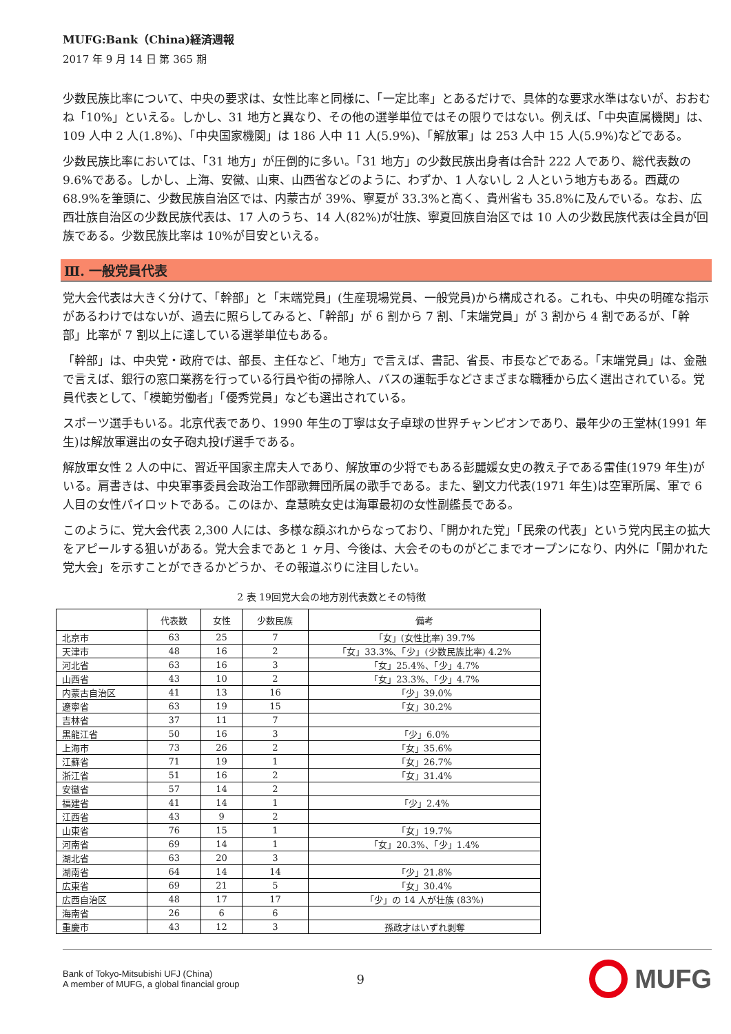MUFG:Bank（China)経済週報
2017 年 9 月 14 日 第 365 期
少数民族比率について、中央の要求は、女性比率と同様に、「一定比率」とあるだけで、具体的な要求水準はないが、おおむね「10%」といえる。しかし、31 地方と異なり、その他の選挙単位ではその限りではない。例えば、「中央直属機関」は、109 人中 2 人(1.8%)、「中央国家機関」は 186 人中 11 人(5.9%)、「解放軍」は 253 人中 15 人(5.9%)などである。
少数民族比率においては、「31 地方」が圧倒的に多い。「31 地方」の少数民族出身者は合計 222 人であり、総代表数の 9.6%である。しかし、上海、安徽、山東、山西省などのように、わずか、1 人ないし 2 人という地方もある。西蔵の 68.9%を筆頭に、少数民族自治区では、内蒙古が 39%、寧夏が 33.3%と高く、貴州省も 35.8%に及んでいる。なお、広西壮族自治区の少数民族代表は、17 人のうち、14 人(82%)が壮族、寧夏回族自治区では 10 人の少数民族代表は全員が回族である。少数民族比率は 10%が目安といえる。
Ⅲ. 一般党員代表
党大会代表は大きく分けて、「幹部」と「末端党員」(生産現場党員、一般党員)から構成される。これも、中央の明確な指示があるわけではないが、過去に照らしてみると、「幹部」が 6 割から 7 割、「末端党員」が 3 割から 4 割であるが、「幹部」比率が 7 割以上に達している選挙単位もある。
「幹部」は、中央党・政府では、部長、主任など、「地方」で言えば、書記、省長、市長などである。「末端党員」は、金融で言えば、銀行の窓口業務を行っている行員や街の掃除人、バスの運転手などさまざまな職種から広く選出されている。党員代表として、「模範労働者」「優秀党員」なども選出されている。
スポーツ選手もいる。北京代表であり、1990 年生の丁寧は女子卓球の世界チャンピオンであり、最年少の王堂林(1991 年生)は解放軍選出の女子砲丸投げ選手である。
解放軍女性 2 人の中に、習近平国家主席夫人であり、解放軍の少将でもある彭麗媛女史の教え子である雷佳(1979 年生)がいる。肩書きは、中央軍事委員会政治工作部歌舞団所属の歌手である。また、劉文力代表(1971 年生)は空軍所属、軍で 6 人目の女性パイロットである。このほか、韋慧暁女史は海軍最初の女性副艦長である。
このように、党大会代表 2,300 人には、多様な顔ぶれからなっており、「開かれた党」「民衆の代表」という党内民主の拡大をアピールする狙いがある。党大会まであと 1 ヶ月、今後は、大会そのものがどこまでオープンになり、内外に「開かれた党大会」を示すことができるかどうか、その報道ぶりに注目したい。
2 表 19回党大会の地方別代表数とその特徴
| | 代表数 | 女性 | 少数民族 | 備考 |
| --- | --- | --- | --- | --- |
| 北京市 | 63 | 25 | 7 | 「女」(女性比率) 39.7% |
| 天津市 | 48 | 16 | 2 | 「女」33.3%、「少」(少数民族比率) 4.2% |
| 河北省 | 63 | 16 | 3 | 「女」25.4%、「少」4.7% |
| 山西省 | 43 | 10 | 2 | 「女」23.3%、「少」4.7% |
| 内蒙古自治区 | 41 | 13 | 16 | 「少」39.0% |
| 遼寧省 | 63 | 19 | 15 | 「女」30.2% |
| 吉林省 | 37 | 11 | 7 | |
| 黒龍江省 | 50 | 16 | 3 | 「少」6.0% |
| 上海市 | 73 | 26 | 2 | 「女」35.6% |
| 江蘇省 | 71 | 19 | 1 | 「女」26.7% |
| 浙江省 | 51 | 16 | 2 | 「女」31.4% |
| 安徽省 | 57 | 14 | 2 | |
| 福建省 | 41 | 14 | 1 | 「少」2.4% |
| 江西省 | 43 | 9 | 2 | |
| 山東省 | 76 | 15 | 1 | 「女」19.7% |
| 河南省 | 69 | 14 | 1 | 「女」20.3%、「少」1.4% |
| 湖北省 | 63 | 20 | 3 | |
| 湖南省 | 64 | 14 | 14 | 「少」21.8% |
| 広東省 | 69 | 21 | 5 | 「女」30.4% |
| 広西自治区 | 48 | 17 | 17 | 「少」の 14 人が壮族 (83%) |
| 海南省 | 26 | 6 | 6 | |
| 重慶市 | 43 | 12 | 3 | 孫政才はいずれ剥奪 |
Bank of Tokyo-Mitsubishi UFJ (China)
A member of MUFG, a global financial group
9
MUFG